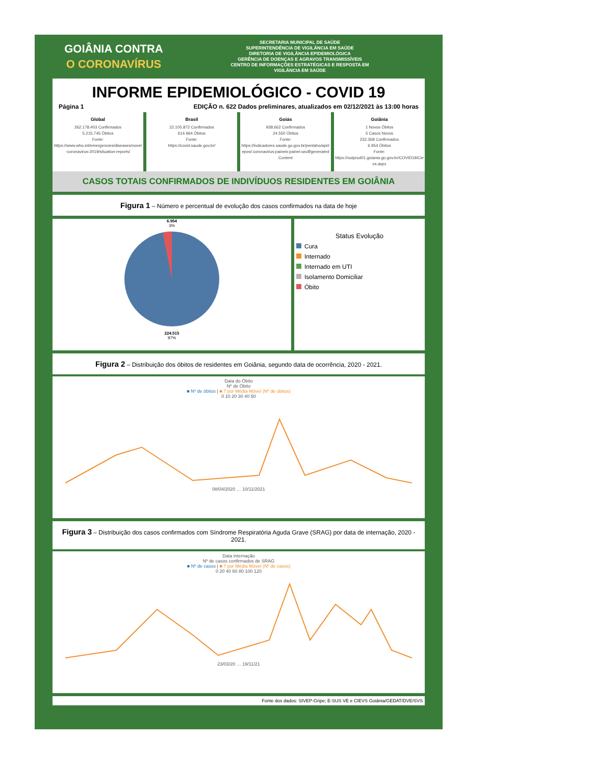GOIÂNIA CONTRA
O CORONAVÍRUS
SECRETARIA MUNICIPAL DE SAÚDE
SUPERINTENDÊNCIA DE VIGILÂNCIA EM SAÚDE
DIRETORIA DE VIGILÂNCIA EPIDEMIOLÓGICA
GERÊNCIA DE DOENÇAS E AGRAVOS TRANSMISSÍVEIS
CENTRO DE INFORMAÇÕES ESTRATÉGICAS E RESPOSTA EM
VIGILÂNCIA EM SAÚDE
INFORME EPIDEMIOLÓGICO - COVID 19
Página 1 EDIÇÃO n. 622 Dados preliminares, atualizados em 02/12/2021 às 13:00 horas
Global
262.178.403 Confirmados
5.215.745 Óbitos
Fonte:
https://www.who.int/emergencies/diseases/novel-coronavirus-2019/situation-reports/
Brasil
22.105.872 Confirmados
614.964 Óbitos
Fonte:
https://covid.saude.gov.br/
Goiás
938.662 Confirmados
24.550 Óbitos
Fonte:
https://indicadores.saude.go.gov.br/pentaho/api/repos/:coronavirus:paineis:painel.wcdf/generatedContent
Goiânia
1 Novos Óbitos
5 Casos Novos
232.368 Confirmados
6.954 Óbitos
Fonte:
https://outprod01.goiania.go.gov.br/COVID19/Cievs.aspx
CASOS TOTAIS CONFIRMADOS DE INDIVÍDUOS RESIDENTES EM GOIÂNIA
Figura 1 – Número e percentual de evolução dos casos confirmados na data de hoje
6.954
3%
224.515
97%
Status Evolução
Cura
Internado
Internado em UTI
Isolamento Domiciliar
Óbito
Figura 2 – Distribuição dos óbitos de residentes em Goiânia, segundo data de ocorrência, 2020 - 2021.
Data do Óbito
Nº de Óbito
■ Nº de óbitos | ■ 7 por Média Móvel (Nº de óbitos)
0 10 20 30 40 50
08/04/2020 … 10/11/2021
Figura 3 – Distribuição dos casos confirmados com Síndrome Respiratória Aguda Grave (SRAG) por data de internação, 2020 - 2021.
Data internação
Nº de casos confirmados de SRAG
■ Nº de casos | ■ 7 por Média Móvel (Nº de casos)
0 20 40 60 80 100 120
23/03/20 … 19/11/21
Fonte dos dados: SIVEP-Gripe; E-SUS VE e CIEVS Goiânia/GEDAT/DVE/SVS